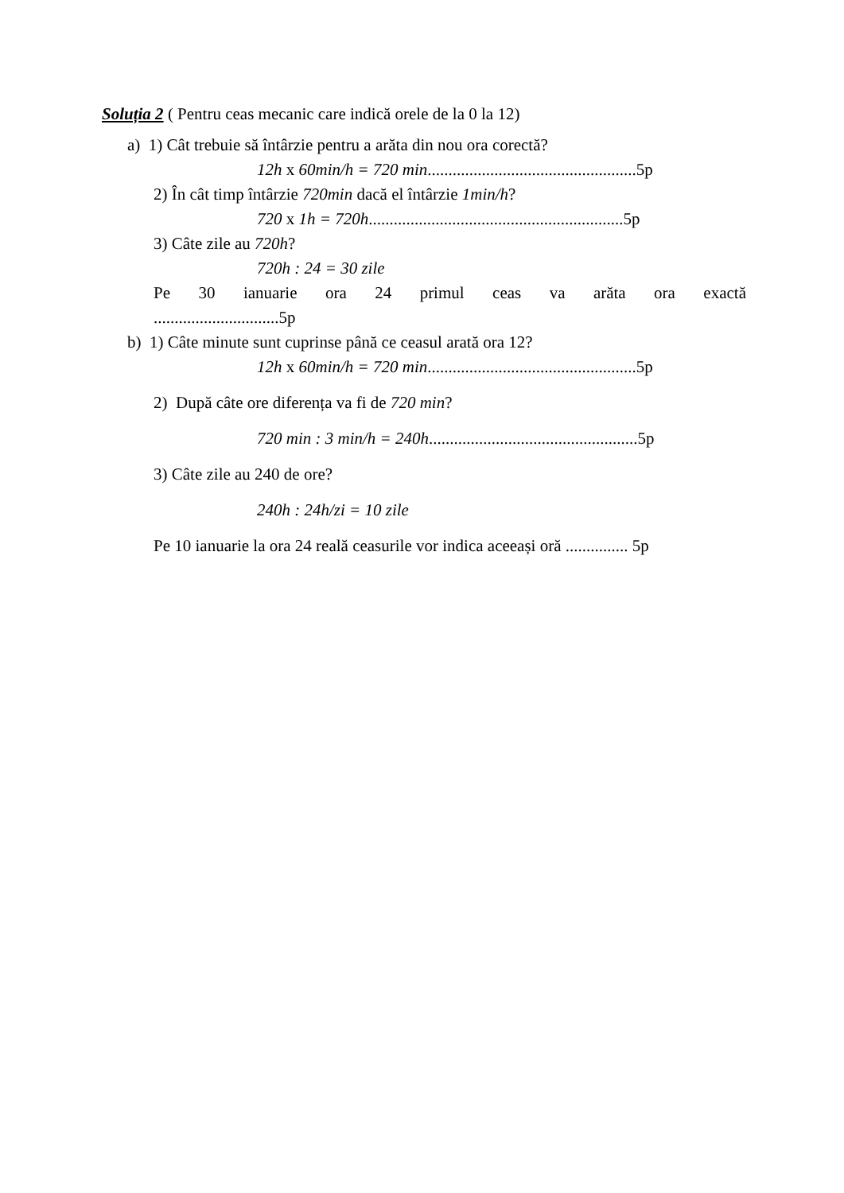Soluția 2 ( Pentru ceas mecanic care indică orele de la 0 la 12)
a) 1) Cât trebuie să întârzie pentru a arăta din nou ora corectă?
12h x 60min/h = 720 min..................................................5p
2) În cât timp întârzie 720min dacă el întârzie 1min/h?
720 x 1h = 720h.............................................................5p
3) Câte zile au 720h?
720h : 24 = 30 zile
Pe 30 ianuarie ora 24 primul ceas va arăta ora exactă
..............................5p
b) 1) Câte minute sunt cuprinse până ce ceasul arată ora 12?
12h x 60min/h = 720 min..................................................5p
2) După câte ore diferența va fi de 720 min?
720 min : 3 min/h = 240h..................................................5p
3) Câte zile au 240 de ore?
240h : 24h/zi = 10 zile
Pe 10 ianuarie la ora 24 reală ceasurile vor indica aceeași oră ............... 5p